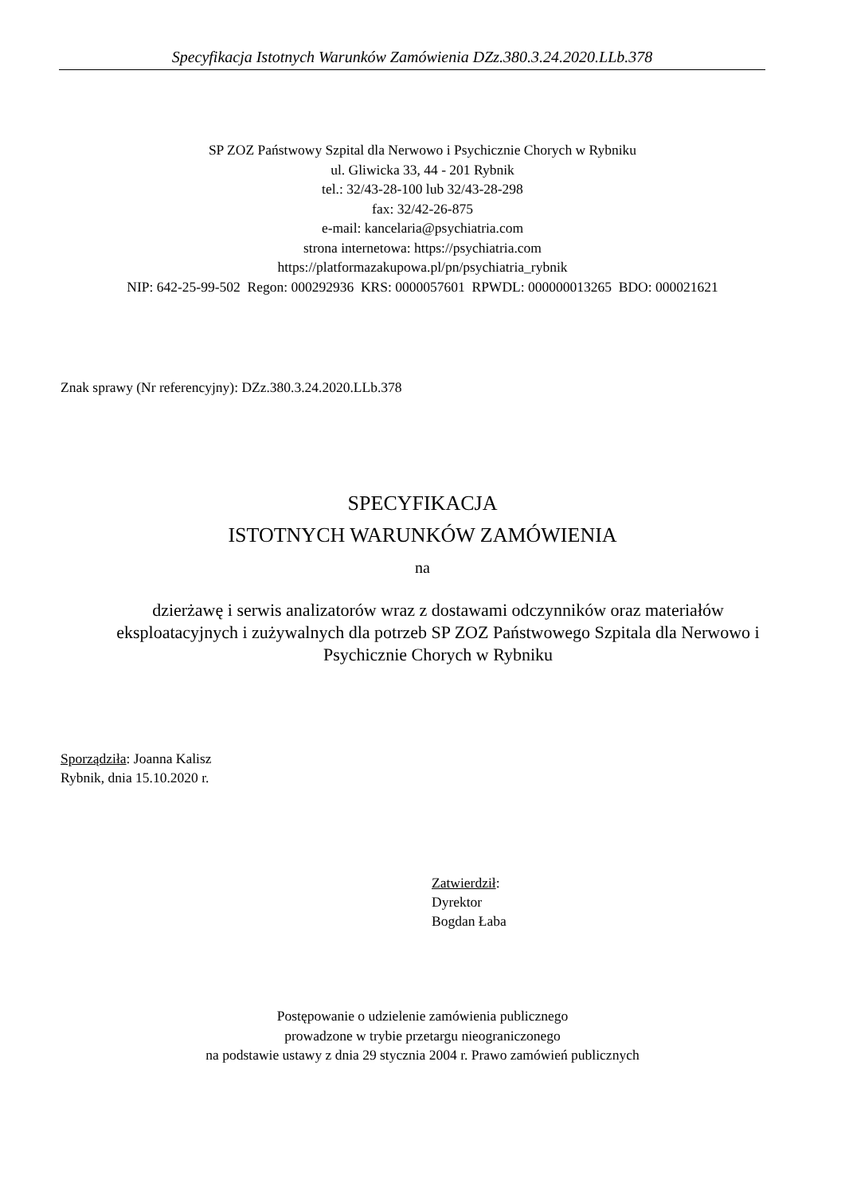Specyfikacja Istotnych Warunków Zamówienia DZz.380.3.24.2020.LLb.378
SP ZOZ Państwowy Szpital dla Nerwowo i Psychicznie Chorych w Rybniku
ul. Gliwicka 33, 44 - 201 Rybnik
tel.: 32/43-28-100 lub 32/43-28-298
fax: 32/42-26-875
e-mail: kancelaria@psychiatria.com
strona internetowa: https://psychiatria.com
https://platformazakupowa.pl/pn/psychiatria_rybnik
NIP: 642-25-99-502 Regon: 000292936 KRS: 0000057601 RPWDL: 000000013265 BDO: 000021621
Znak sprawy (Nr referencyjny): DZz.380.3.24.2020.LLb.378
SPECYFIKACJA
ISTOTNYCH WARUNKÓW ZAMÓWIENIA
na
dzierżawę i serwis analizatorów wraz z dostawami odczynników oraz materiałów eksploatacyjnych i zużywalnych dla potrzeb SP ZOZ Państwowego Szpitala dla Nerwowo i Psychicznie Chorych w Rybniku
Sporządziła: Joanna Kalisz
Rybnik, dnia 15.10.2020 r.
Zatwierdził:
Dyrektor
Bogdan Łaba
Postępowanie o udzielenie zamówienia publicznego
prowadzone w trybie przetargu nieograniczonego
na podstawie ustawy z dnia 29 stycznia 2004 r. Prawo zamówień publicznych